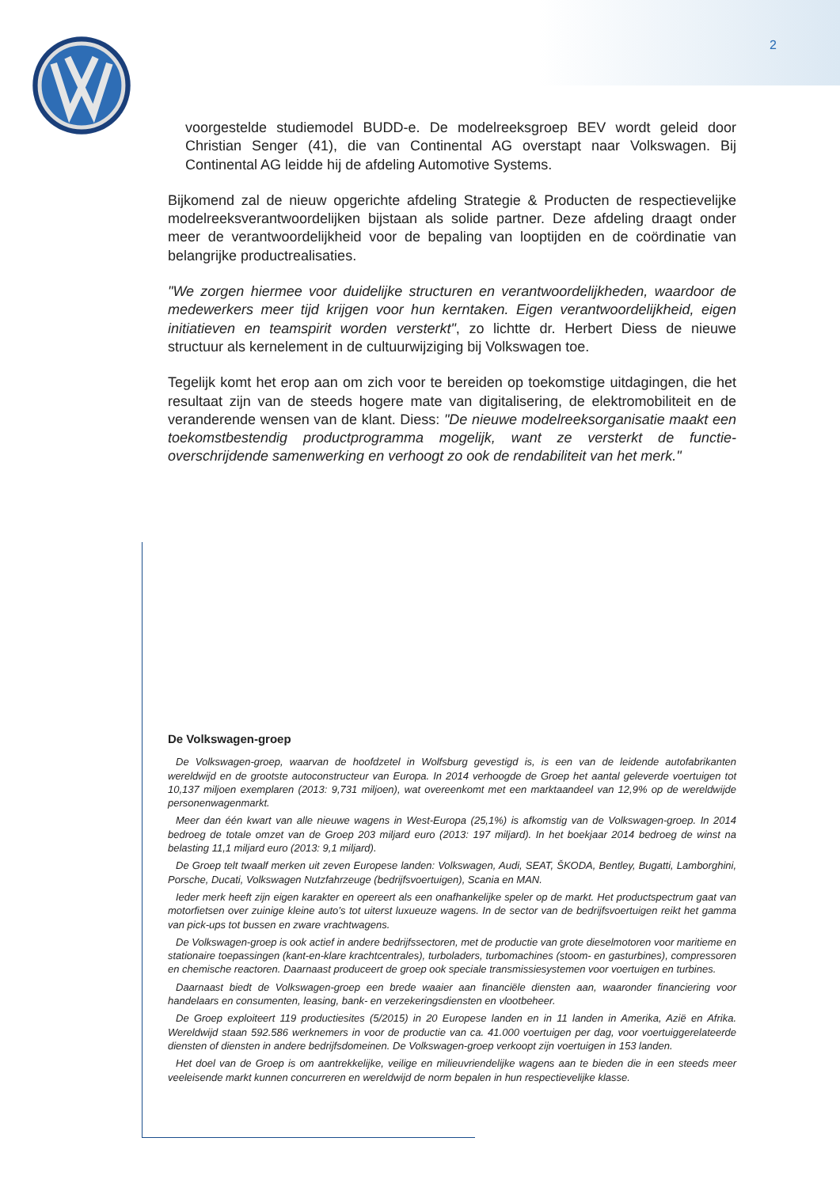2
voorgestelde studiemodel BUDD-e. De modelreeksgroep BEV wordt geleid door Christian Senger (41), die van Continental AG overstapt naar Volkswagen. Bij Continental AG leidde hij de afdeling Automotive Systems.
Bijkomend zal de nieuw opgerichte afdeling Strategie & Producten de respectievelijke modelreeksverantwoordelijken bijstaan als solide partner. Deze afdeling draagt onder meer de verantwoordelijkheid voor de bepaling van looptijden en de coördinatie van belangrijke productrealisaties.
"We zorgen hiermee voor duidelijke structuren en verantwoordelijkheden, waardoor de medewerkers meer tijd krijgen voor hun kerntaken. Eigen verantwoordelijkheid, eigen initiatieven en teamspirit worden versterkt", zo lichtte dr. Herbert Diess de nieuwe structuur als kernelement in de cultuurwijziging bij Volkswagen toe.
Tegelijk komt het erop aan om zich voor te bereiden op toekomstige uitdagingen, die het resultaat zijn van de steeds hogere mate van digitalisering, de elektromobiliteit en de veranderende wensen van de klant. Diess: "De nieuwe modelreeksorganisatie maakt een toekomstbestendig productprogramma mogelijk, want ze versterkt de functie-overschrijdende samenwerking en verhoogt zo ook de rendabiliteit van het merk."
De Volkswagen-groep
De Volkswagen-groep, waarvan de hoofdzetel in Wolfsburg gevestigd is, is een van de leidende autofabrikanten wereldwijd en de grootste autoconstructeur van Europa. In 2014 verhoogde de Groep het aantal geleverde voertuigen tot 10,137 miljoen exemplaren (2013: 9,731 miljoen), wat overeenkomt met een marktaandeel van 12,9% op de wereldwijde personenwagenmarkt.
Meer dan één kwart van alle nieuwe wagens in West-Europa (25,1%) is afkomstig van de Volkswagen-groep. In 2014 bedroeg de totale omzet van de Groep 203 miljard euro (2013: 197 miljard). In het boekjaar 2014 bedroeg de winst na belasting 11,1 miljard euro (2013: 9,1 miljard).
De Groep telt twaalf merken uit zeven Europese landen: Volkswagen, Audi, SEAT, ŠKODA, Bentley, Bugatti, Lamborghini, Porsche, Ducati, Volkswagen Nutzfahrzeuge (bedrijfsvoertuigen), Scania en MAN.
Ieder merk heeft zijn eigen karakter en opereert als een onafhankelijke speler op de markt. Het productspectrum gaat van motorfietsen over zuinige kleine auto’s tot uiterst luxueuze wagens. In de sector van de bedrijfsvoertuigen reikt het gamma van pick-ups tot bussen en zware vrachtwagens.
De Volkswagen-groep is ook actief in andere bedrijfssectoren, met de productie van grote dieselmotoren voor maritieme en stationaire toepassingen (kant-en-klare krachtcentrales), turboladers, turbomachines (stoom- en gasturbines), compressoren en chemische reactoren. Daarnaast produceert de groep ook speciale transmissiesystemen voor voertuigen en turbines.
Daarnaast biedt de Volkswagen-groep een brede waaier aan financiële diensten aan, waaronder financiering voor handelaars en consumenten, leasing, bank- en verzekeringsdiensten en vlootbeheer.
De Groep exploiteert 119 productiesites (5/2015) in 20 Europese landen en in 11 landen in Amerika, Azië en Afrika. Wereldwijd staan 592.586 werknemers in voor de productie van ca. 41.000 voertuigen per dag, voor voertuiggerelateerde diensten of diensten in andere bedrijfsdomeinen. De Volkswagen-groep verkoopt zijn voertuigen in 153 landen.
Het doel van de Groep is om aantrekkelijke, veilige en milieuvriendelijke wagens aan te bieden die in een steeds meer veeleisende markt kunnen concurreren en wereldwijd de norm bepalen in hun respectievelijke klasse.